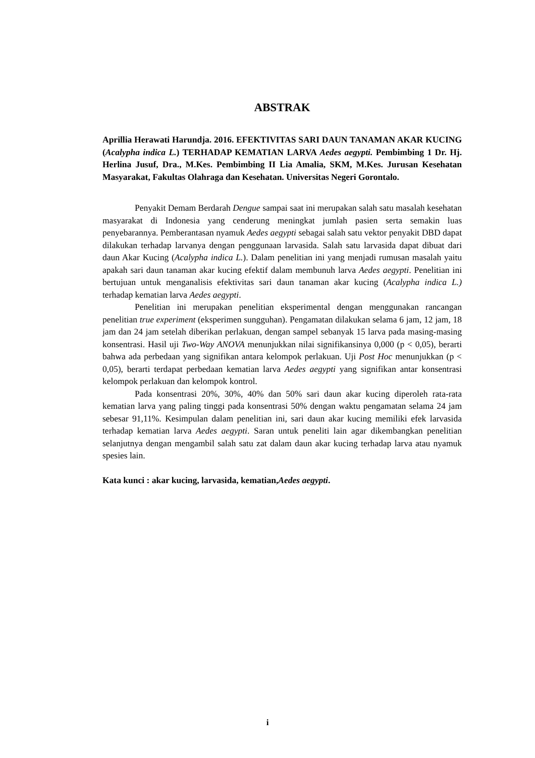ABSTRAK
Aprillia Herawati Harundja. 2016. EFEKTIVITAS SARI DAUN TANAMAN AKAR KUCING (Acalypha indica L.) TERHADAP KEMATIAN LARVA Aedes aegypti. Pembimbing 1 Dr. Hj. Herlina Jusuf, Dra., M.Kes. Pembimbing II Lia Amalia, SKM, M.Kes. Jurusan Kesehatan Masyarakat, Fakultas Olahraga dan Kesehatan. Universitas Negeri Gorontalo.
Penyakit Demam Berdarah Dengue sampai saat ini merupakan salah satu masalah kesehatan masyarakat di Indonesia yang cenderung meningkat jumlah pasien serta semakin luas penyebarannya. Pemberantasan nyamuk Aedes aegypti sebagai salah satu vektor penyakit DBD dapat dilakukan terhadap larvanya dengan penggunaan larvasida. Salah satu larvasida dapat dibuat dari daun Akar Kucing (Acalypha indica L.). Dalam penelitian ini yang menjadi rumusan masalah yaitu apakah sari daun tanaman akar kucing efektif dalam membunuh larva Aedes aegypti. Penelitian ini bertujuan untuk menganalisis efektivitas sari daun tanaman akar kucing (Acalypha indica L.) terhadap kematian larva Aedes aegypti.
Penelitian ini merupakan penelitian eksperimental dengan menggunakan rancangan penelitian true experiment (eksperimen sungguhan). Pengamatan dilakukan selama 6 jam, 12 jam, 18 jam dan 24 jam setelah diberikan perlakuan, dengan sampel sebanyak 15 larva pada masing-masing konsentrasi. Hasil uji Two-Way ANOVA menunjukkan nilai signifikansinya 0,000 (p < 0,05), berarti bahwa ada perbedaan yang signifikan antara kelompok perlakuan. Uji Post Hoc menunjukkan (p < 0,05), berarti terdapat perbedaan kematian larva Aedes aegypti yang signifikan antar konsentrasi kelompok perlakuan dan kelompok kontrol.
Pada konsentrasi 20%, 30%, 40% dan 50% sari daun akar kucing diperoleh rata-rata kematian larva yang paling tinggi pada konsentrasi 50% dengan waktu pengamatan selama 24 jam sebesar 91,11%. Kesimpulan dalam penelitian ini, sari daun akar kucing memiliki efek larvasida terhadap kematian larva Aedes aegypti. Saran untuk peneliti lain agar dikembangkan penelitian selanjutnya dengan mengambil salah satu zat dalam daun akar kucing terhadap larva atau nyamuk spesies lain.
Kata kunci : akar kucing, larvasida, kematian,Aedes aegypti.
i